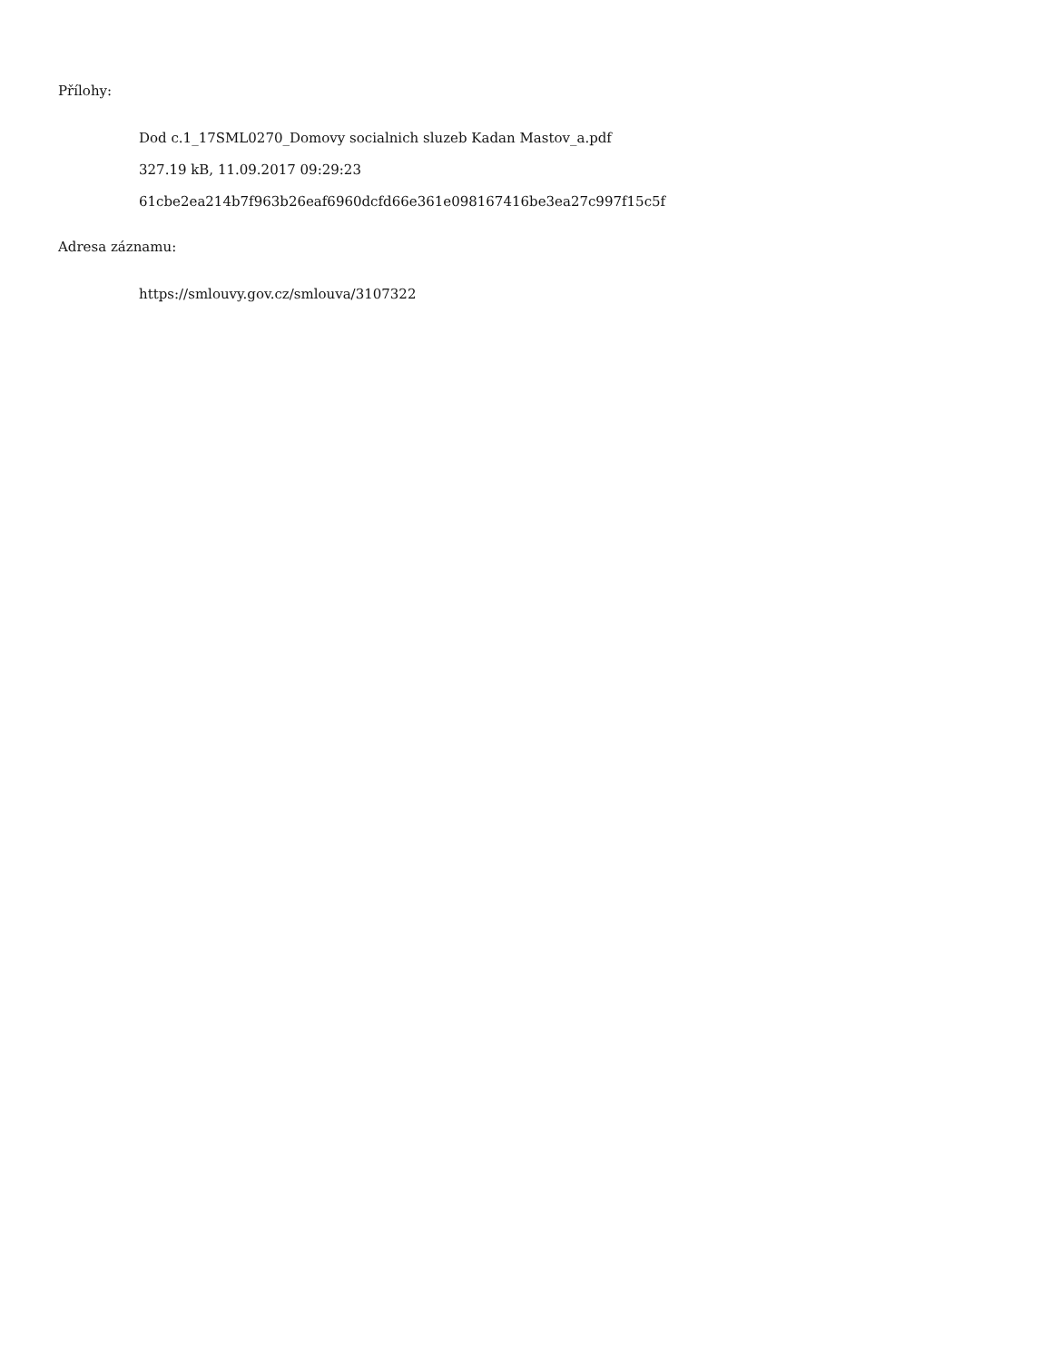Přílohy:
Dod c.1_17SML0270_Domovy socialnich sluzeb Kadan Mastov_a.pdf
327.19 kB, 11.09.2017 09:29:23
61cbe2ea214b7f963b26eaf6960dcfd66e361e098167416be3ea27c997f15c5f
Adresa záznamu:
https://smlouvy.gov.cz/smlouva/3107322